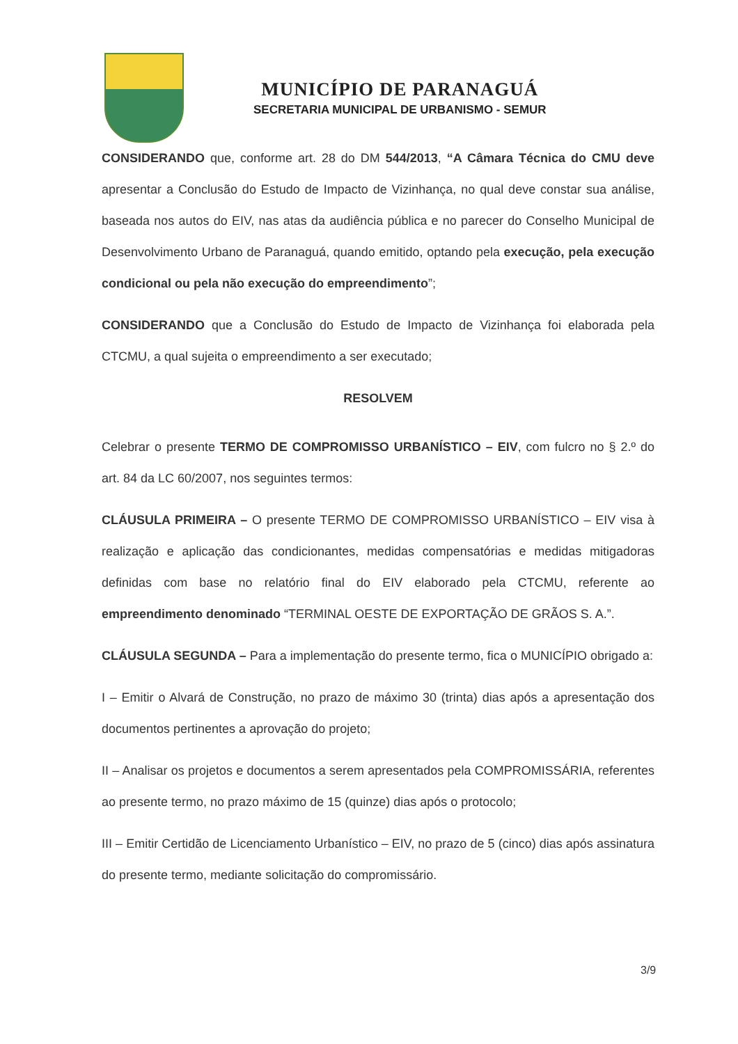MUNICÍPIO DE PARANAGUÁ
SECRETARIA MUNICIPAL DE URBANISMO - SEMUR
CONSIDERANDO que, conforme art. 28 do DM 544/2013, “A Câmara Técnica do CMU deve apresentar a Conclusão do Estudo de Impacto de Vizinhança, no qual deve constar sua análise, baseada nos autos do EIV, nas atas da audiência pública e no parecer do Conselho Municipal de Desenvolvimento Urbano de Paranaguá, quando emitido, optando pela execução, pela execução condicional ou pela não execução do empreendimento”;
CONSIDERANDO que a Conclusão do Estudo de Impacto de Vizinhança foi elaborada pela CTCMU, a qual sujeita o empreendimento a ser executado;
RESOLVEM
Celebrar o presente TERMO DE COMPROMISSO URBANÍSTICO – EIV, com fulcro no § 2.º do art. 84 da LC 60/2007, nos seguintes termos:
CLÁUSULA PRIMEIRA – O presente TERMO DE COMPROMISSO URBANÍSTICO – EIV visa à realização e aplicação das condicionantes, medidas compensatórias e medidas mitigadoras definidas com base no relatório final do EIV elaborado pela CTCMU, referente ao empreendimento denominado “TERMINAL OESTE DE EXPORTAÇÃO DE GRÃOS S. A.”.
CLÁUSULA SEGUNDA – Para a implementação do presente termo, fica o MUNICÍPIO obrigado a:
I – Emitir o Alvará de Construção, no prazo de máximo 30 (trinta) dias após a apresentação dos documentos pertinentes a aprovação do projeto;
II – Analisar os projetos e documentos a serem apresentados pela COMPROMISSÁRIA, referentes ao presente termo, no prazo máximo de 15 (quinze) dias após o protocolo;
III – Emitir Certidão de Licenciamento Urbanístico – EIV, no prazo de 5 (cinco) dias após assinatura do presente termo, mediante solicitação do compromissário.
3/9